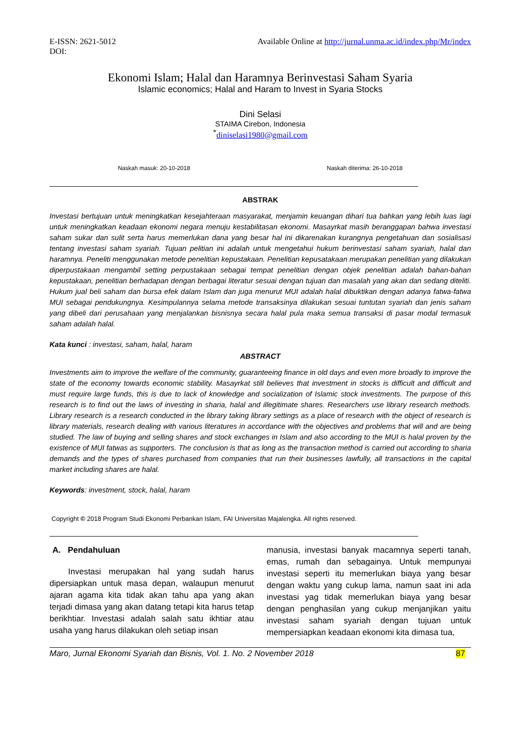E-ISSN: 2621-5012
DOI:
Available Online at http://jurnal.unma.ac.id/index.php/Mr/index
Ekonomi Islam; Halal dan Haramnya Berinvestasi Saham Syaria
Islamic economics; Halal and Haram to Invest in Syaria Stocks
Dini Selasi
STAIMA Cirebon, Indonesia
<sup>*</sup> diniselasi1980@gmail.com
Naskah masuk: 20-10-2018 Naskah diterima: 26-10-2018
ABSTRAK
Investasi bertujuan untuk meningkatkan kesejahteraan masyarakat, menjamin keuangan dihari tua bahkan yang lebih luas lagi untuk meningkatkan keadaan ekonomi negara menuju kestabilitasan ekonomi. Masayrkat masih beranggapan bahwa investasi saham sukar dan sulit serta harus memerlukan dana yang besar hal ini dikarenakan kurangnya pengetahuan dan sosialisasi tentang investasi saham syariah. Tujuan pelitian ini adalah untuk mengetahui hukum berinvestasi saham syariah, halal dan haramnya. Peneliti menggunakan metode penelitian kepustakaan. Penelitian kepusatakaan merupakan penelitian yang dilakukan diperpustakaan mengambil setting perpustakaan sebagai tempat penelitian dengan objek penelitian adalah bahan-bahan kepustakaan, penelitian berhadapan dengan berbagai literatur sesuai dengan tujuan dan masalah yang akan dan sedang diteliti. Hukum jual beli saham dan bursa efek dalam Islam dan juga menurut MUI adalah halal dibuktikan dengan adanya fatwa-fatwa MUI sebagai pendukungnya. Kesimpulannya selama metode transaksinya dilakukan sesuai tuntutan syariah dan jenis saham yang dibeli dari perusahaan yang menjalankan bisnisnya secara halal pula maka semua transaksi di pasar modal termasuk saham adalah halal.
Kata kunci : investasi, saham, halal, haram
ABSTRACT
Investments aim to improve the welfare of the community, guaranteeing finance in old days and even more broadly to improve the state of the economy towards economic stability. Masayrkat still believes that investment in stocks is difficult and difficult and must require large funds, this is due to lack of knowledge and socialization of Islamic stock investments. The purpose of this research is to find out the laws of investing in sharia, halal and illegitimate shares. Researchers use library research methods. Library research is a research conducted in the library taking library settings as a place of research with the object of research is library materials, research dealing with various literatures in accordance with the objectives and problems that will and are being studied. The law of buying and selling shares and stock exchanges in Islam and also according to the MUI is halal proven by the existence of MUI fatwas as supporters. The conclusion is that as long as the transaction method is carried out according to sharia demands and the types of shares purchased from companies that run their businesses lawfully, all transactions in the capital market including shares are halal.
Keywords: investment, stock, halal, haram
Copyright © 2018 Program Studi Ekonomi Perbankan Islam, FAI Universitas Majalengka. All rights reserved.
A. Pendahuluan
Investasi merupakan hal yang sudah harus dipersiapkan untuk masa depan, walaupun menurut ajaran agama kita tidak akan tahu apa yang akan terjadi dimasa yang akan datang tetapi kita harus tetap berikhtiar. Investasi adalah salah satu ikhtiar atau usaha yang harus dilakukan oleh setiap insan
manusia, investasi banyak macamnya seperti tanah, emas, rumah dan sebagainya. Untuk mempunyai investasi seperti itu memerlukan biaya yang besar dengan waktu yang cukup lama, namun saat ini ada investasi yag tidak memerlukan biaya yang besar dengan penghasilan yang cukup menjanjikan yaitu investasi saham syariah dengan tujuan untuk mempersiapkan keadaan ekonomi kita dimasa tua,
Maro, Jurnal Ekonomi Syariah dan Bisnis, Vol. 1. No. 2 November 2018 87